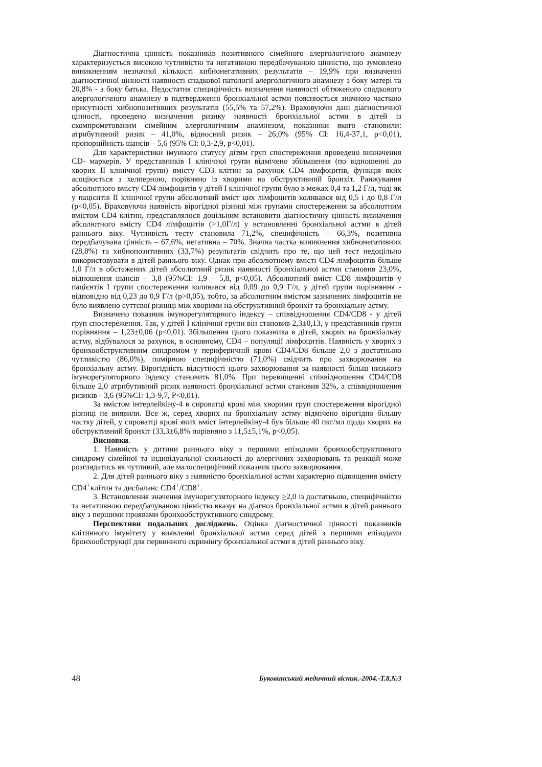Діагностична цінність показників позитивного сімейного алергологічного анамнезу характеризується високою чутливістю та негативною передбачуваною цінністю, що зумовлено виникненням незначної кількості хибнонегативних результатів – 19,9% при визначенні діагностичної цінності наявності спадкової патології алергологічного анамнезу з боку матері та 20,8% - з боку батька. Недостатня специфічність визначення наявності обтяженого спадкового алергологічного анамнезу в підтвердженні бронхіальної астми пояснюється значною часткою присутності хибнопозитивних результатів (55,5% та 57,2%). Враховуючи дані діагностичної цінності, проведено визначення ризику наявності бронхіальної астми в дітей із скомпрометованим сімейним алергологічним анамнезом, показники якого становили: атрибутивний ризик – 41,0%, відносний ризик – 26,0% (95% CI: 16,4-37,1, p<0,01), пропорційність шансів – 5,6 (95% CI: 0,3-2,9, p<0,01).
Для характеристики імунного статусу дітям груп спостереження проведено визначення CD- маркерів. У представників I клінічної групи відмічено збільшення (по відношенні до хворих II клінічної групи) вмісту CD3 клітин за рахунок CD4 лімфоцитів, функція яких асоціюється з хелперною, порівняно із хворими на обструктивний бронхіт. Ранжування абсолютного вмісту CD4 лімфоцитів у дітей I клінічної групи було в межах 0,4 та 1,2 Г/л, тоді як у пацієнтів II клінічної групи абсолютний вміст цих лімфоцитів коливався від 0,5 і до 0,8 Г/л (р<0,05). Враховуючи наявність вірогідної різниці між групами спостереження за абсолютним вмістом CD4 клітин, представлялося доцільним встановити діагностичну цінність визначення абсолютного вмісту CD4 лімфоцитів (>1,0Г/л) у встановленні бронхіальної астми в дітей раннього віку. Чутливість тесту становила 71,2%, специфічність – 66,3%, позитивна передбачувана цінність – 67,6%, негативна – 70%. Значна частка виникнення хибнонегативних (28,8%) та хибнопозитивних (33,7%) результатів свідчить про те, що цей тест недоцільно використовувати в дітей раннього віку. Однак при абсолютному вмісті CD4 лімфоцитів більше 1,0 Г/л в обстежених дітей абсолютний ризик наявності бронхіальної астми становив 23,0%, відношення шансів – 3,8 (95%CI: 1,9 – 5,8, р<0,05). Абсолютний вміст CD8 лімфоцитів у пацієнтів I групи спостереження коливався від 0,09 до 0,9 Г/л, у дітей групи порівняння - відповідно від 0,23 до 0,9 Г/л (р>0,05), тобто, за абсолютним вмістом зазначених лімфоцитів не було виявлено суттєвої різниці між хворими на обструктивний бронхіт та бронхіальну астму.
Визначено показник імунорегуляторного індексу – співвідношення CD4/CD8 - у дітей груп спостереження. Так, у дітей I клінічної групи він становив 2,3±0,13, у представників групи порівняння – 1,23±0,06 (р<0,01). Збільшення цього показника в дітей, хворих на бронхіальну астму, відбувалося за рахунок, в основному, CD4 – популяції лімфоцитів. Наявність у хворих з бронхообструктивним синдромом у периферичній крові CD4/CD8 більше 2,0 з достатньою чутливістю (86,0%), помірною специфічністю (71,0%) свідчить про захворювання на бронхіальну астму. Вірогідність відсутності цього захворювання за наявності більш низького імунорегуляторного індексу становить 81,0%. При перевищенні співвідношення CD4/CD8 більше 2,0 атрибутивний ризик наявності бронхіальної астми становив 32%, а співвідношення ризиків - 3,6 (95%CI: 1,3-9,7, P<0,01).
За вмістом інтерлейкіну-4 в сироватці крові між хворими груп спостереження вірогідної різниці не виявили. Все ж, серед хворих на бронхіальну астму відмічено вірогідно більшу частку дітей, у сироватці крові яких вміст інтерлейкіну-4 був більше 40 пкг/мл щодо хворих на обструктивний бронхіт (33,3±6,8% порівняно з 11,5±5,1%, р<0,05).
Висновки.
1. Наявність у дитини раннього віку з першими епізодами бронхообструктивного синдрому сімейної та індивідуальної схильності до алергічних захворювань та реакцій може розглядатись як чутливий, але малоспецифічний показник цього захворювання.
2. Для дітей раннього віку з наявністю бронхіальної астми характерно підвищення вмісту CD4<sup>+</sup>клітин та дисбаланс CD4<sup>+</sup>/CD8<sup>+</sup>.
3. Встановлення значення імунорегуляторного індексу >2,0 із достатньою, специфічністю та негативною передбачуваною цінністю вказує на діагноз бронхіальної астми в дітей раннього віку з першими проявами бронхообструктивного синдрому.
Перспективи подальших досліджень. Оцінка діагностичної цінності показників клітинного імунітету у виявленні бронхіальної астми серед дітей з першими епізодами бронхообструкції для первинного скринінгу бронхіальної астми в дітей раннього віку.
48 Буковинський медичний вісник.-2004.-Т.8,№3